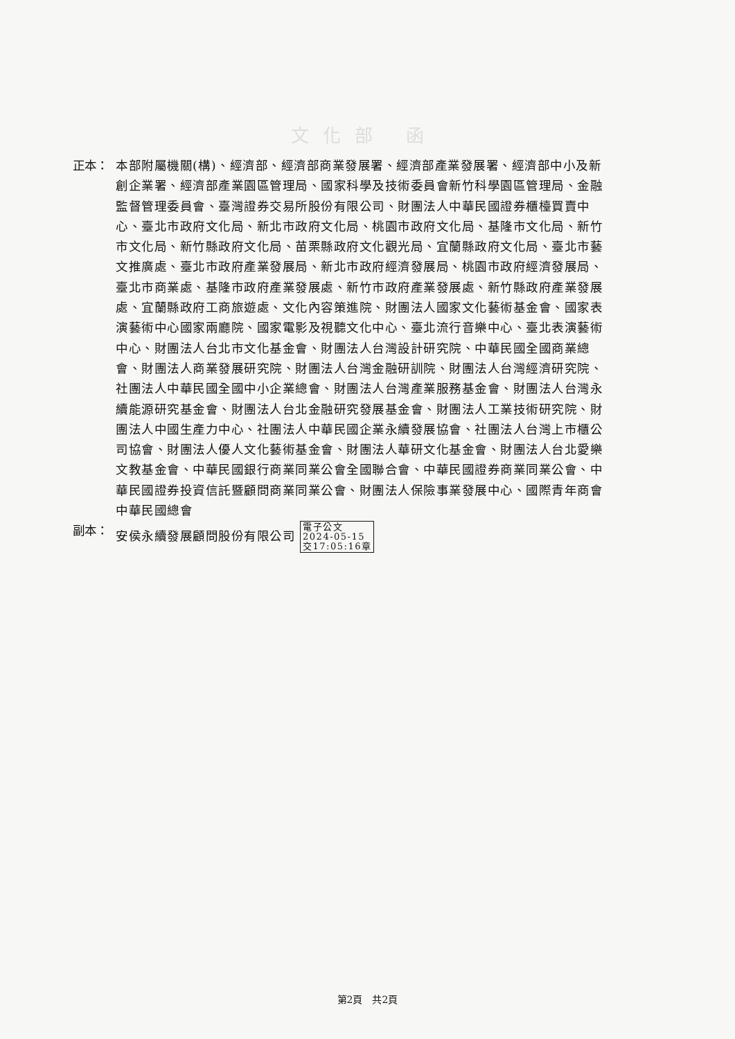文化部 函
正本： 本部附屬機關(構)、經濟部、經濟部商業發展署、經濟部產業發展署、經濟部中小及新創企業署、經濟部產業園區管理局、國家科學及技術委員會新竹科學園區管理局、金融監督管理委員會、臺灣證券交易所股份有限公司、財團法人中華民國證券櫃檯買賣中心、臺北市政府文化局、新北市政府文化局、桃園市政府文化局、基隆市文化局、新竹市文化局、新竹縣政府文化局、苗栗縣政府文化觀光局、宜蘭縣政府文化局、臺北市藝文推廣處、臺北市政府產業發展局、新北市政府經濟發展局、桃園市政府經濟發展局、臺北市商業處、基隆市政府產業發展處、新竹市政府產業發展處、新竹縣政府產業發展處、宜蘭縣政府工商旅遊處、文化內容策進院、財團法人國家文化藝術基金會、國家表演藝術中心國家兩廳院、國家電影及視聽文化中心、臺北流行音樂中心、臺北表演藝術中心、財團法人台北市文化基金會、財團法人台灣設計研究院、中華民國全國商業總會、財團法人商業發展研究院、財團法人台灣金融研訓院、財團法人台灣經濟研究院、社團法人中華民國全國中小企業總會、財團法人台灣產業服務基金會、財團法人台灣永續能源研究基金會、財團法人台北金融研究發展基金會、財團法人工業技術研究院、財團法人中國生產力中心、社團法人中華民國企業永續發展協會、社團法人台灣上市櫃公司協會、財團法人優人文化藝術基金會、財團法人華研文化基金會、財團法人台北愛樂文教基金會、中華民國銀行商業同業公會全國聯合會、中華民國證券商業同業公會、中華民國證券投資信託暨顧問商業同業公會、財團法人保險事業發展中心、國際青年商會中華民國總會
副本： 安侯永續發展顧問股份有限公司 電子公文
2024-05-15
交17:05:16章
第2頁　共2頁